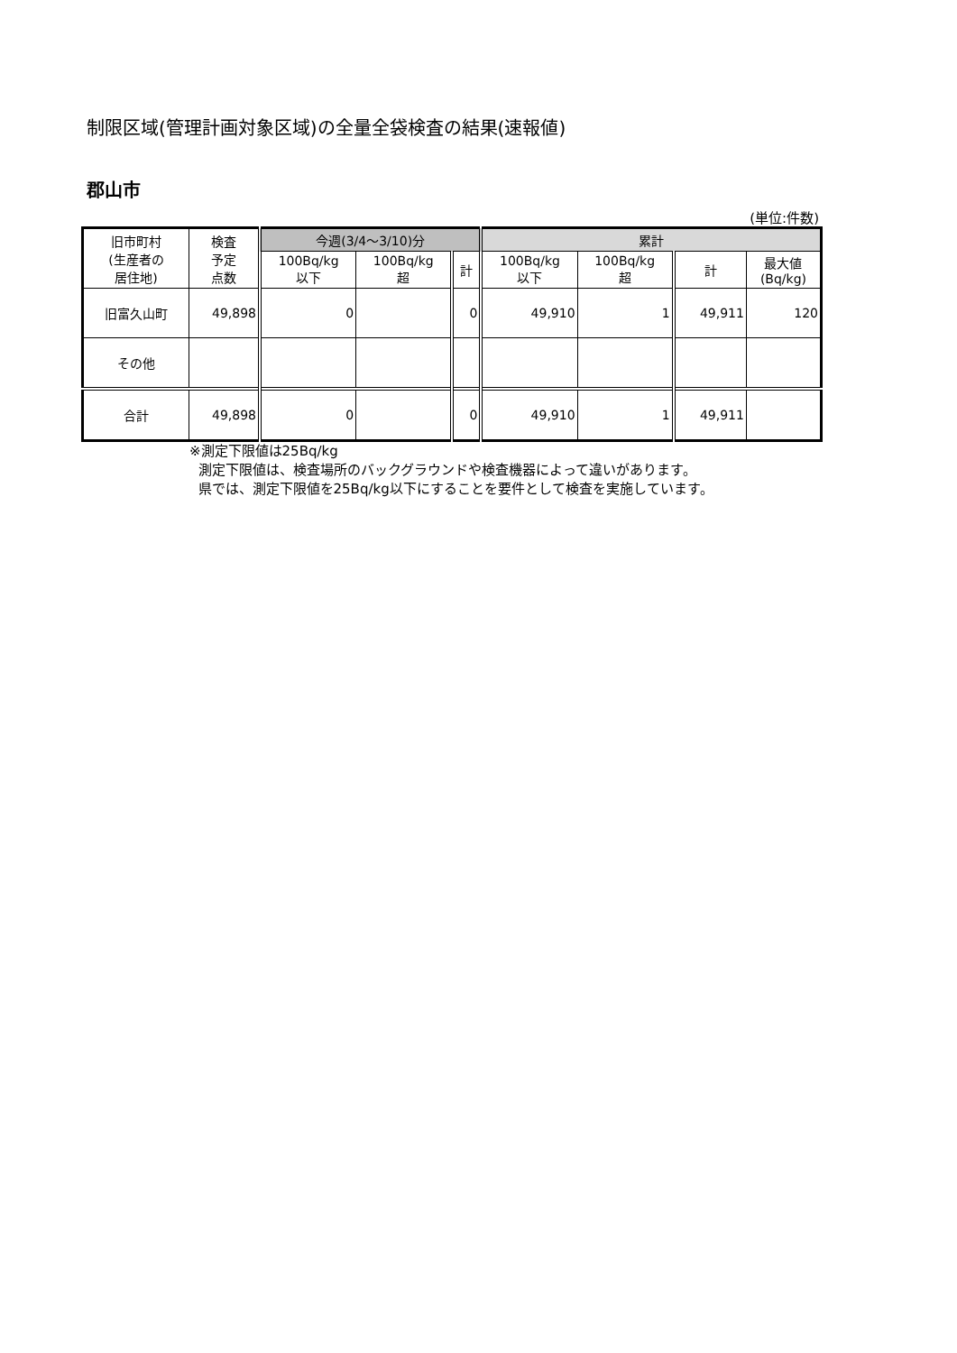制限区域(管理計画対象区域)の全量全袋検査の結果(速報値)
郡山市
(単位:件数)
| 旧市町村 (生産者の 居住地) | 検査 予定 点数 | 今週(3/4〜3/10)分 | | | 累計 | | | |
| --- | --- | --- | --- | --- | --- | --- | --- | --- |
| | | 100Bq/kg 以下 | 100Bq/kg 超 | 計 | 100Bq/kg 以下 | 100Bq/kg 超 | 計 | 最大値 (Bq/kg) |
| 旧富久山町 | 49,898 | 0 | | 0 | 49,910 | 1 | 49,911 | 120 |
| その他 | | | | | | | | |
| 合計 | 49,898 | 0 | | 0 | 49,910 | 1 | 49,911 | |
※測定下限値は25Bq/kg
測定下限値は、検査場所のバックグラウンドや検査機器によって違いがあります。
県では、測定下限値を25Bq/kg以下にすることを要件として検査を実施しています。